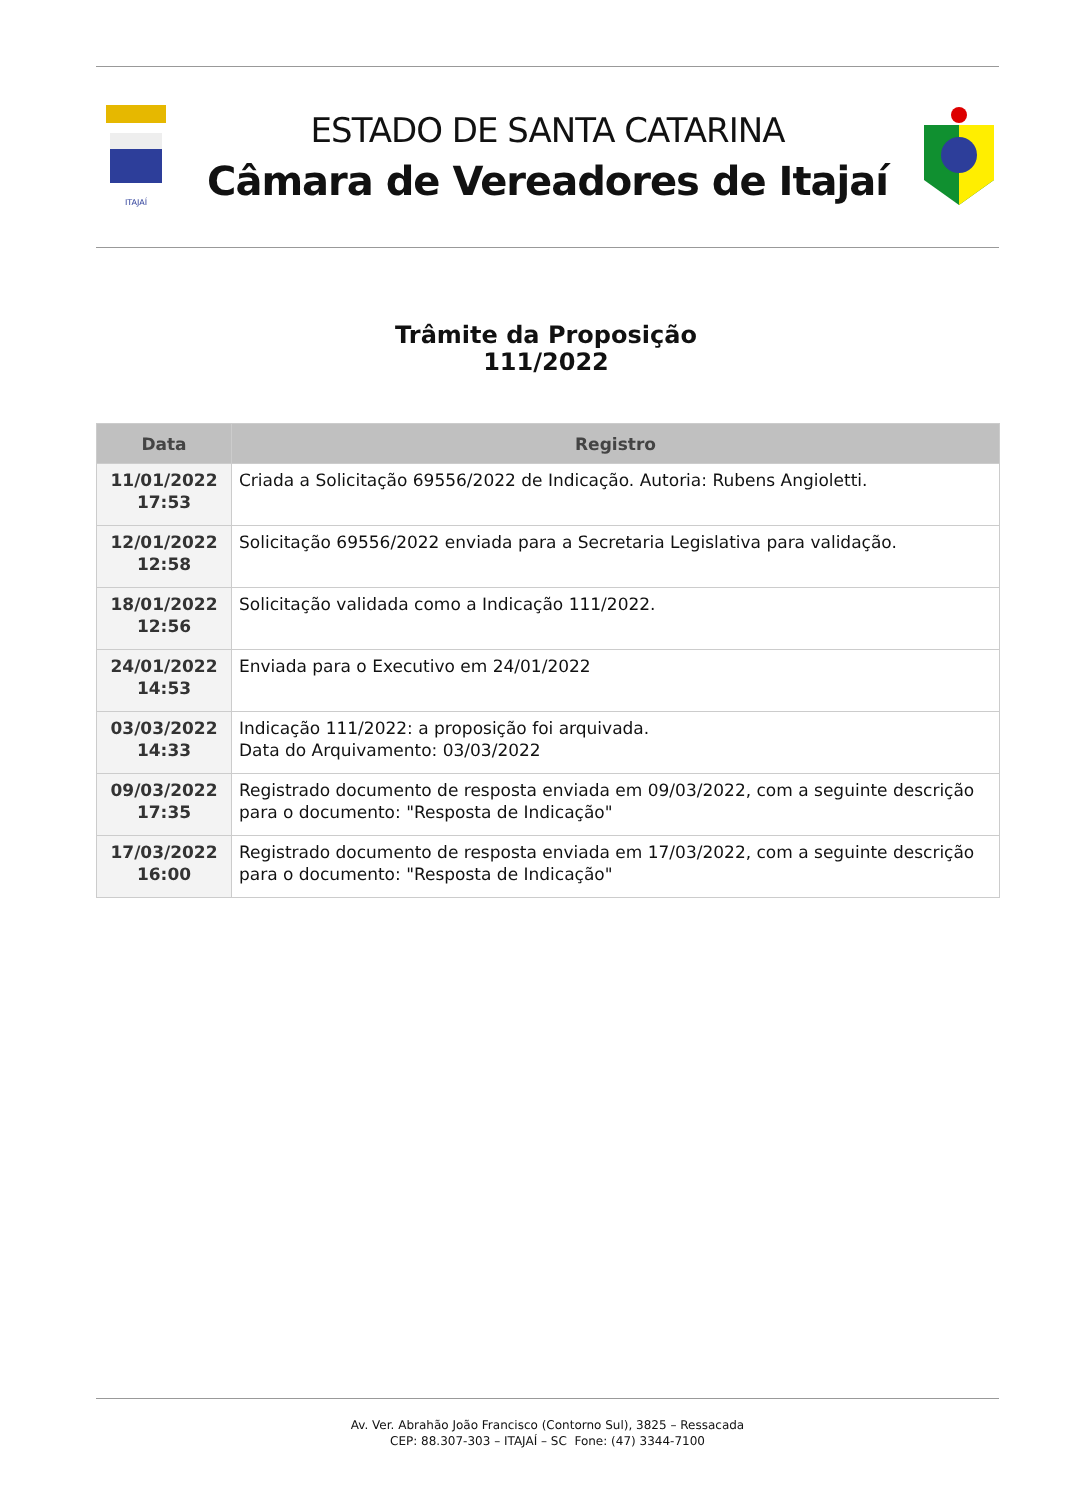ITAJAÍ
ESTADO DE SANTA CATARINA
Câmara de Vereadores de Itajaí
Trâmite da Proposição
111/2022
| Data | Registro |
| --- | --- |
| 11/01/2022 17:53 | Criada a Solicitação 69556/2022 de Indicação. Autoria: Rubens Angioletti. |
| 12/01/2022 12:58 | Solicitação 69556/2022 enviada para a Secretaria Legislativa para validação. |
| 18/01/2022 12:56 | Solicitação validada como a Indicação 111/2022. |
| 24/01/2022 14:53 | Enviada para o Executivo em 24/01/2022 |
| 03/03/2022 14:33 | Indicação 111/2022: a proposição foi arquivada. Data do Arquivamento: 03/03/2022 |
| 09/03/2022 17:35 | Registrado documento de resposta enviada em 09/03/2022, com a seguinte descrição para o documento: "Resposta de Indicação" |
| 17/03/2022 16:00 | Registrado documento de resposta enviada em 17/03/2022, com a seguinte descrição para o documento: "Resposta de Indicação" |
Av. Ver. Abrahão João Francisco (Contorno Sul), 3825 – Ressacada
CEP: 88.307-303 – ITAJAÍ – SC Fone: (47) 3344-7100